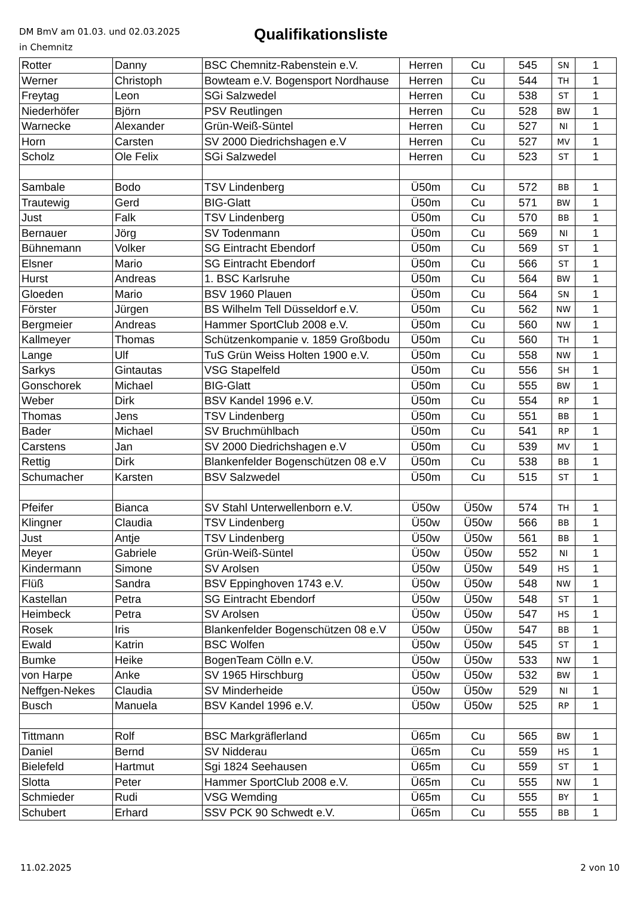DM BmV am 01.03. und 02.03.2025
in Chemnitz
Qualifikationsliste
| Rotter | Danny | BSC Chemnitz-Rabenstein e.V. | Herren | Cu | 545 | SN | 1 |
| Werner | Christoph | Bowteam e.V. Bogensport Nordhause | Herren | Cu | 544 | TH | 1 |
| Freytag | Leon | SGi Salzwedel | Herren | Cu | 538 | ST | 1 |
| Niederhöfer | Björn | PSV Reutlingen | Herren | Cu | 528 | BW | 1 |
| Warnecke | Alexander | Grün-Weiß-Süntel | Herren | Cu | 527 | NI | 1 |
| Horn | Carsten | SV 2000 Diedrichshagen e.V | Herren | Cu | 527 | MV | 1 |
| Scholz | Ole Felix | SGi Salzwedel | Herren | Cu | 523 | ST | 1 |
| Sambale | Bodo | TSV Lindenberg | Ü50m | Cu | 572 | BB | 1 |
| Trautewig | Gerd | BIG-Glatt | Ü50m | Cu | 571 | BW | 1 |
| Just | Falk | TSV Lindenberg | Ü50m | Cu | 570 | BB | 1 |
| Bernauer | Jörg | SV Todenmann | Ü50m | Cu | 569 | NI | 1 |
| Bühnemann | Volker | SG Eintracht Ebendorf | Ü50m | Cu | 569 | ST | 1 |
| Elsner | Mario | SG Eintracht Ebendorf | Ü50m | Cu | 566 | ST | 1 |
| Hurst | Andreas | 1. BSC Karlsruhe | Ü50m | Cu | 564 | BW | 1 |
| Gloeden | Mario | BSV 1960 Plauen | Ü50m | Cu | 564 | SN | 1 |
| Förster | Jürgen | BS Wilhelm Tell Düsseldorf e.V. | Ü50m | Cu | 562 | NW | 1 |
| Bergmeier | Andreas | Hammer SportClub 2008 e.V. | Ü50m | Cu | 560 | NW | 1 |
| Kallmeyer | Thomas | Schützenkompanie v. 1859 Großbodu | Ü50m | Cu | 560 | TH | 1 |
| Lange | Ulf | TuS Grün Weiss Holten 1900 e.V. | Ü50m | Cu | 558 | NW | 1 |
| Sarkys | Gintautas | VSG Stapelfeld | Ü50m | Cu | 556 | SH | 1 |
| Gonschorek | Michael | BIG-Glatt | Ü50m | Cu | 555 | BW | 1 |
| Weber | Dirk | BSV Kandel 1996 e.V. | Ü50m | Cu | 554 | RP | 1 |
| Thomas | Jens | TSV Lindenberg | Ü50m | Cu | 551 | BB | 1 |
| Bader | Michael | SV Bruchmühlbach | Ü50m | Cu | 541 | RP | 1 |
| Carstens | Jan | SV 2000 Diedrichshagen e.V | Ü50m | Cu | 539 | MV | 1 |
| Rettig | Dirk | Blankenfelder Bogenschützen 08 e.V | Ü50m | Cu | 538 | BB | 1 |
| Schumacher | Karsten | BSV Salzwedel | Ü50m | Cu | 515 | ST | 1 |
| Pfeifer | Bianca | SV Stahl Unterwellenborn e.V. | Ü50w | Ü50w | 574 | TH | 1 |
| Klingner | Claudia | TSV Lindenberg | Ü50w | Ü50w | 566 | BB | 1 |
| Just | Antje | TSV Lindenberg | Ü50w | Ü50w | 561 | BB | 1 |
| Meyer | Gabriele | Grün-Weiß-Süntel | Ü50w | Ü50w | 552 | NI | 1 |
| Kindermann | Simone | SV Arolsen | Ü50w | Ü50w | 549 | HS | 1 |
| Flüß | Sandra | BSV Eppinghoven 1743 e.V. | Ü50w | Ü50w | 548 | NW | 1 |
| Kastellan | Petra | SG Eintracht Ebendorf | Ü50w | Ü50w | 548 | ST | 1 |
| Heimbeck | Petra | SV Arolsen | Ü50w | Ü50w | 547 | HS | 1 |
| Rosek | Iris | Blankenfelder Bogenschützen 08 e.V | Ü50w | Ü50w | 547 | BB | 1 |
| Ewald | Katrin | BSC Wolfen | Ü50w | Ü50w | 545 | ST | 1 |
| Bumke | Heike | BogenTeam Cölln e.V. | Ü50w | Ü50w | 533 | NW | 1 |
| von Harpe | Anke | SV 1965 Hirschburg | Ü50w | Ü50w | 532 | BW | 1 |
| Neffgen-Nekes | Claudia | SV Minderheide | Ü50w | Ü50w | 529 | NI | 1 |
| Busch | Manuela | BSV Kandel 1996 e.V. | Ü50w | Ü50w | 525 | RP | 1 |
| Tittmann | Rolf | BSC Markgräflerland | Ü65m | Cu | 565 | BW | 1 |
| Daniel | Bernd | SV Nidderau | Ü65m | Cu | 559 | HS | 1 |
| Bielefeld | Hartmut | Sgi 1824 Seehausen | Ü65m | Cu | 559 | ST | 1 |
| Slotta | Peter | Hammer SportClub 2008 e.V. | Ü65m | Cu | 555 | NW | 1 |
| Schmieder | Rudi | VSG Wemding | Ü65m | Cu | 555 | BY | 1 |
| Schubert | Erhard | SSV PCK 90 Schwedt e.V. | Ü65m | Cu | 555 | BB | 1 |
11.02.2025 2 von 10